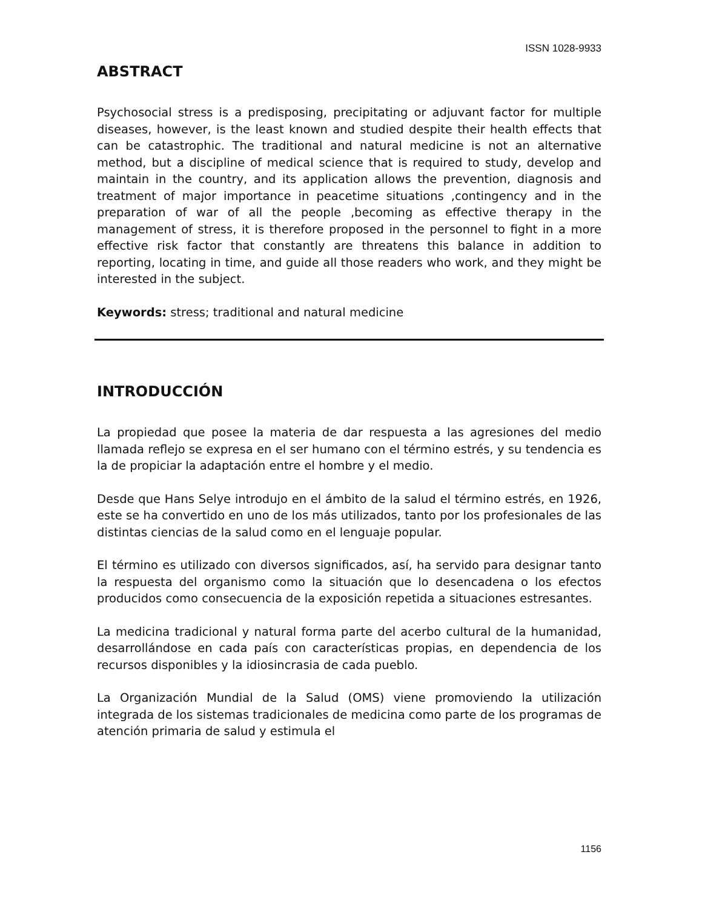ISSN 1028-9933
ABSTRACT
Psychosocial stress is a predisposing, precipitating or adjuvant factor for multiple diseases, however, is the least known and studied despite their health effects that can be catastrophic. The traditional and natural medicine is not an alternative method, but a discipline of medical science that is required to study, develop and maintain in the country, and its application allows the prevention, diagnosis and treatment of major importance in peacetime situations ,contingency and in the preparation of war of all the people ,becoming as effective therapy in the management of stress, it is therefore proposed in the personnel to fight in a more effective risk factor that constantly are threatens this balance in addition to reporting, locating in time, and guide all those readers who work, and they might be interested in the subject.
Keywords: stress; traditional and natural medicine
INTRODUCCIÓN
La propiedad que posee la materia de dar respuesta a las agresiones del medio llamada reflejo se expresa en el ser humano con el término estrés, y su tendencia es la de propiciar la adaptación entre el hombre y el medio.
Desde que Hans Selye introdujo en el ámbito de la salud el término estrés, en 1926, este se ha convertido en uno de los más utilizados, tanto por los profesionales de las distintas ciencias de la salud como en el lenguaje popular.
El término es utilizado con diversos significados, así, ha servido para designar tanto la respuesta del organismo como la situación que lo desencadena o los efectos producidos como consecuencia de la exposición repetida a situaciones estresantes.
La medicina tradicional y natural forma parte del acerbo cultural de la humanidad, desarrollándose en cada país con características propias, en dependencia de los recursos disponibles y la idiosincrasia de cada pueblo.
La Organización Mundial de la Salud (OMS) viene promoviendo la utilización integrada de los sistemas tradicionales de medicina como parte de los programas de atención primaria de salud y estimula el
1156